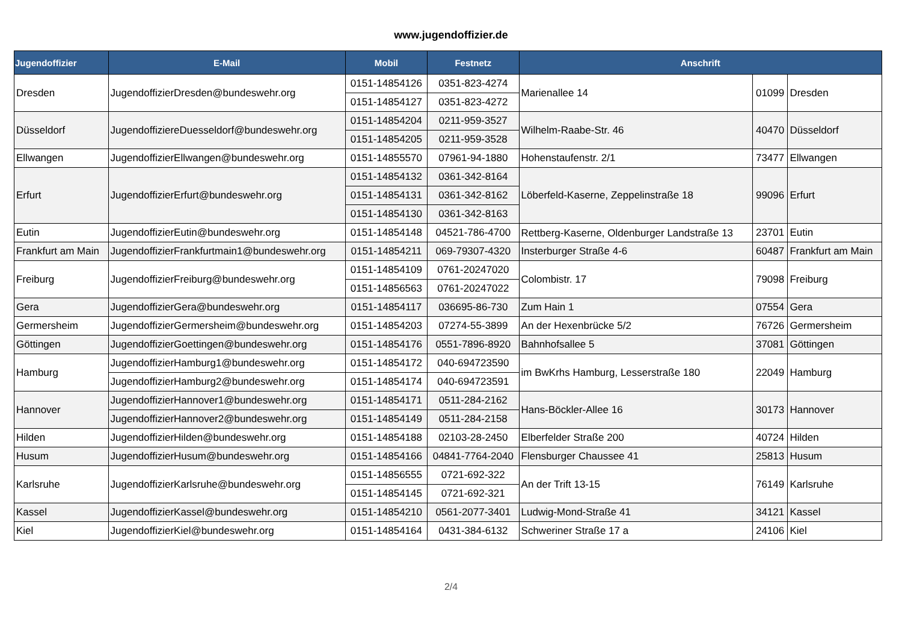www.jugendoffizier.de
| Jugendoffizier | E-Mail | Mobil | Festnetz | Anschrift | | |
| --- | --- | --- | --- | --- | --- | --- |
| Dresden | JugendoffizierDresden@bundeswehr.org | 0151-14854126 | 0351-823-4274 | Marienallee 14 | 01099 | Dresden |
| | | 0151-14854127 | 0351-823-4272 | | | |
| Düsseldorf | JugendoffiziereDuesseldorf@bundeswehr.org | 0151-14854204 | 0211-959-3527 | Wilhelm-Raabe-Str. 46 | 40470 | Düsseldorf |
| | | 0151-14854205 | 0211-959-3528 | | | |
| Ellwangen | JugendoffizierEllwangen@bundeswehr.org | 0151-14855570 | 07961-94-1880 | Hohenstaufenstr. 2/1 | 73477 | Ellwangen |
| Erfurt | JugendoffizierErfurt@bundeswehr.org | 0151-14854132 | 0361-342-8164 | Löberfeld-Kaserne, Zeppelinstraße 18 | 99096 | Erfurt |
| | | 0151-14854131 | 0361-342-8162 | | | |
| | | 0151-14854130 | 0361-342-8163 | | | |
| Eutin | JugendoffizierEutin@bundeswehr.org | 0151-14854148 | 04521-786-4700 | Rettberg-Kaserne, Oldenburger Landstraße 13 | 23701 | Eutin |
| Frankfurt am Main | JugendoffizierFrankfurtmain1@bundeswehr.org | 0151-14854211 | 069-79307-4320 | Insterburger Straße 4-6 | 60487 | Frankfurt am Main |
| Freiburg | JugendoffizierFreiburg@bundeswehr.org | 0151-14854109 | 0761-20247020 | Colombistr. 17 | 79098 | Freiburg |
| | | 0151-14856563 | 0761-20247022 | | | |
| Gera | JugendoffizierGera@bundeswehr.org | 0151-14854117 | 036695-86-730 | Zum Hain 1 | 07554 | Gera |
| Germersheim | JugendoffizierGermersheim@bundeswehr.org | 0151-14854203 | 07274-55-3899 | An der Hexenbrücke 5/2 | 76726 | Germersheim |
| Göttingen | JugendoffizierGoettingen@bundeswehr.org | 0151-14854176 | 0551-7896-8920 | Bahnhofsallee 5 | 37081 | Göttingen |
| Hamburg | JugendoffizierHamburg1@bundeswehr.org | 0151-14854172 | 040-694723590 | im BwKrhs Hamburg, Lesserstraße 180 | 22049 | Hamburg |
| | JugendoffizierHamburg2@bundeswehr.org | 0151-14854174 | 040-694723591 | | | |
| Hannover | JugendoffizierHannover1@bundeswehr.org | 0151-14854171 | 0511-284-2162 | Hans-Böckler-Allee 16 | 30173 | Hannover |
| | JugendoffizierHannover2@bundeswehr.org | 0151-14854149 | 0511-284-2158 | | | |
| Hilden | JugendoffizierHilden@bundeswehr.org | 0151-14854188 | 02103-28-2450 | Elberfelder Straße 200 | 40724 | Hilden |
| Husum | JugendoffizierHusum@bundeswehr.org | 0151-14854166 | 04841-7764-2040 | Flensburger Chaussee 41 | 25813 | Husum |
| Karlsruhe | JugendoffizierKarlsruhe@bundeswehr.org | 0151-14856555 | 0721-692-322 | An der Trift 13-15 | 76149 | Karlsruhe |
| | | 0151-14854145 | 0721-692-321 | | | |
| Kassel | JugendoffizierKassel@bundeswehr.org | 0151-14854210 | 0561-2077-3401 | Ludwig-Mond-Straße 41 | 34121 | Kassel |
| Kiel | JugendoffizierKiel@bundeswehr.org | 0151-14854164 | 0431-384-6132 | Schweriner Straße 17 a | 24106 | Kiel |
2/4